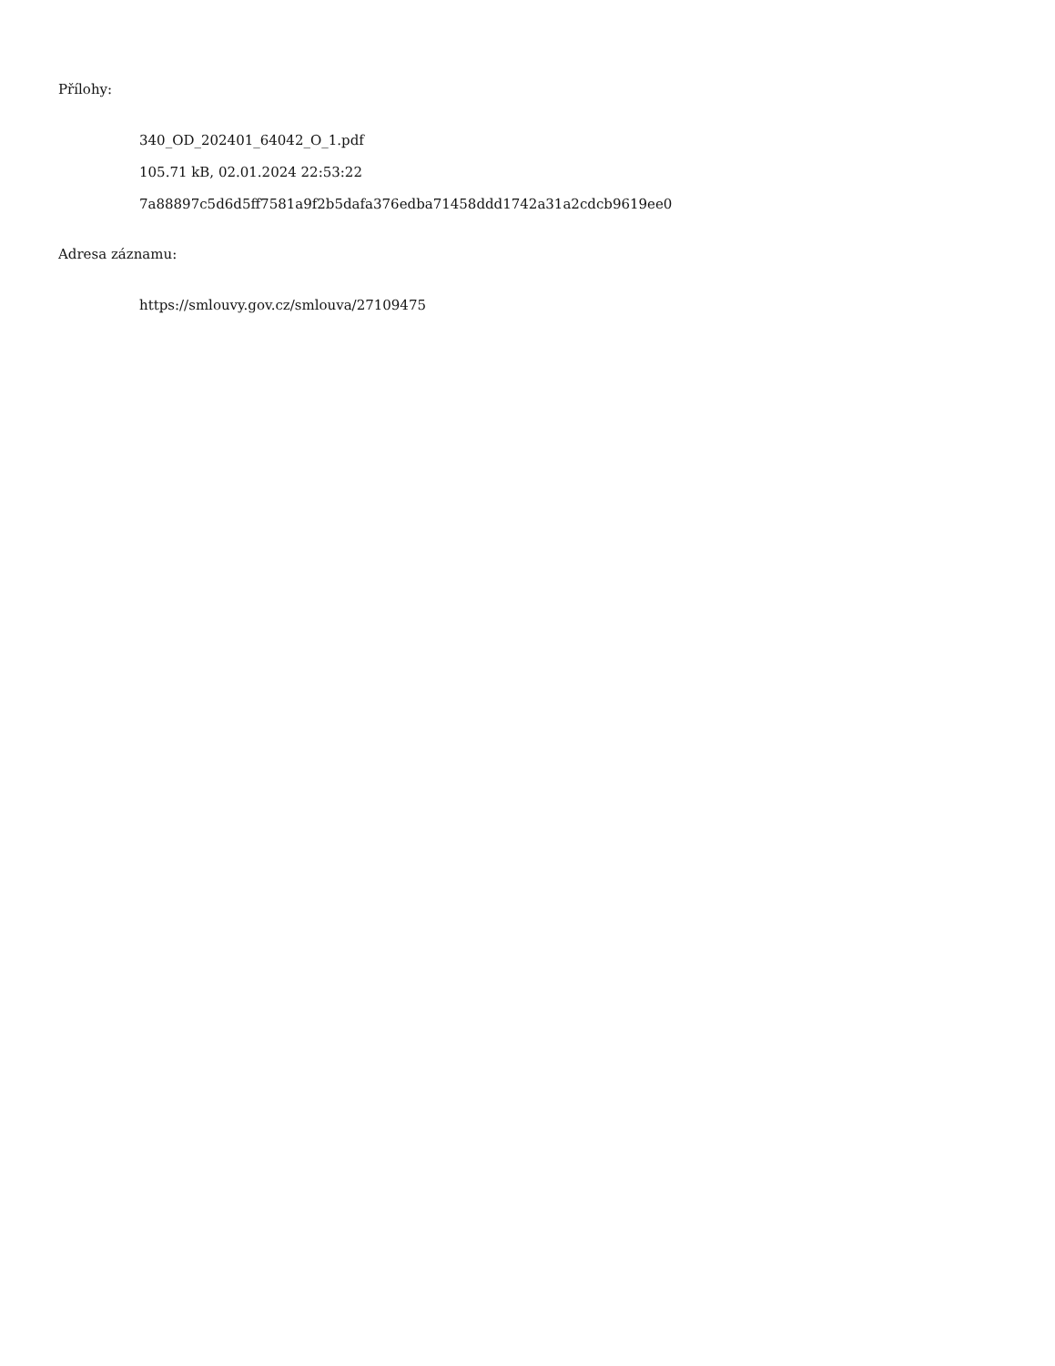Přílohy:
340_OD_202401_64042_O_1.pdf
105.71 kB, 02.01.2024 22:53:22
7a88897c5d6d5ff7581a9f2b5dafa376edba71458ddd1742a31a2cdcb9619ee0
Adresa záznamu:
https://smlouvy.gov.cz/smlouva/27109475